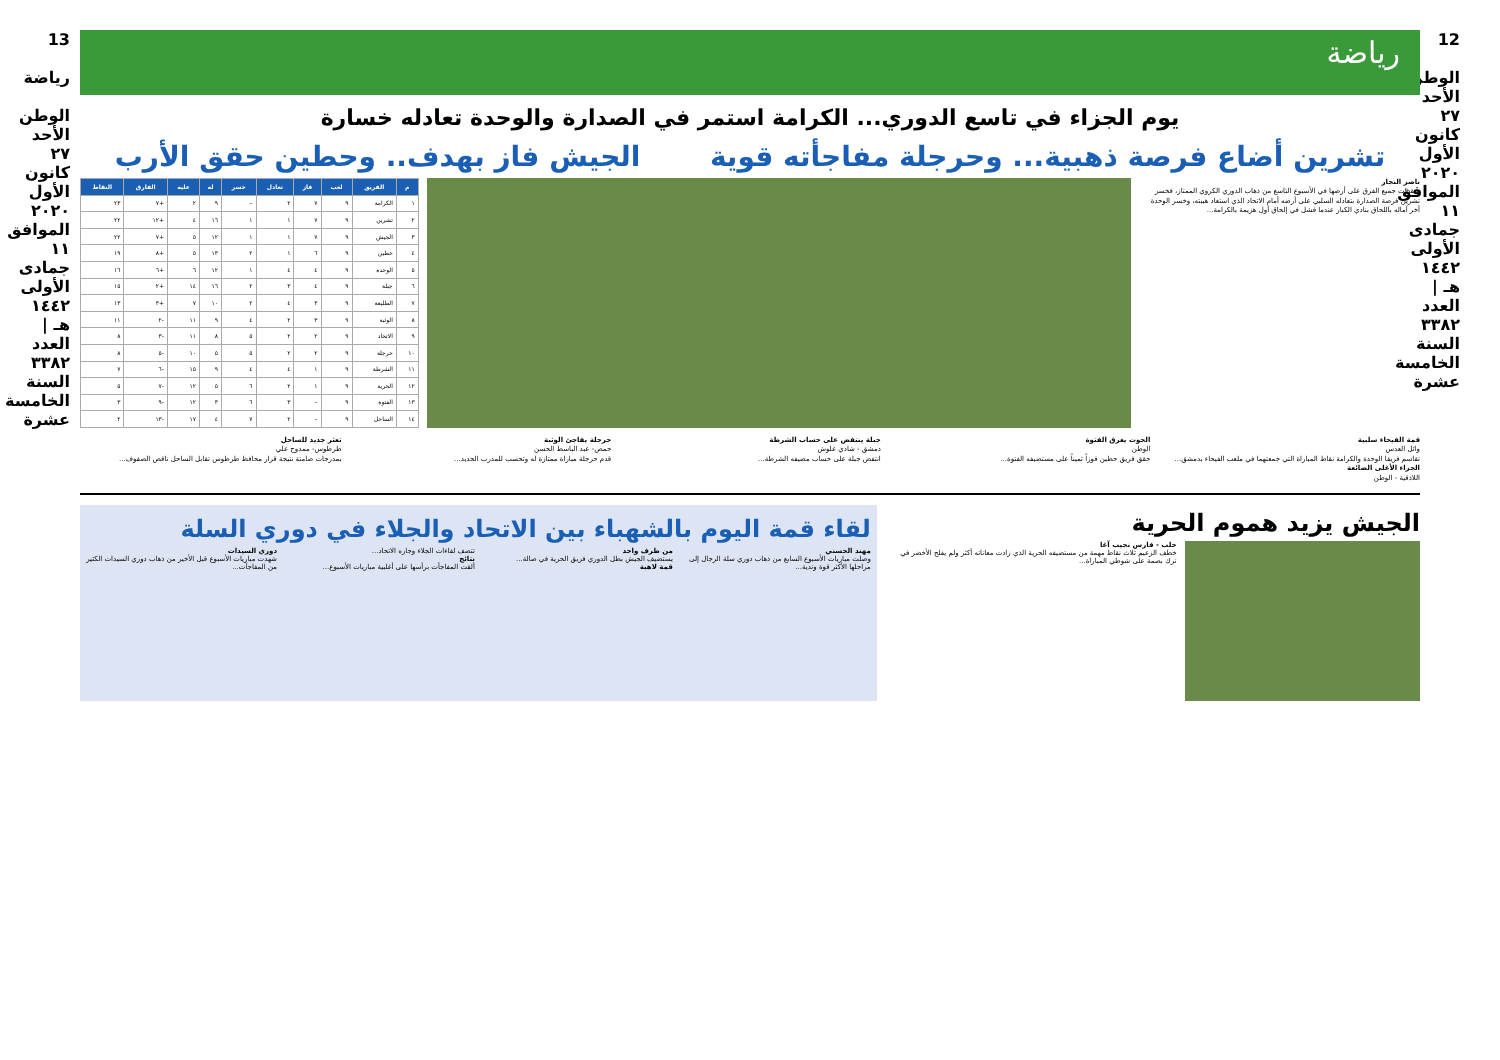12
الوطن
الأحد ٢٧ كانون الأول ٢٠٢٠ الموافق ١١ جمادى الأولى ١٤٤٢ هـ | العدد ٣٣٨٢ السنة الخامسة عشرة
رياضة
يوم الجزاء في تاسع الدوري... الكرامة استمر في الصدارة والوحدة تعادله خسارة
تشرين أضاع فرصة ذهبية... وحرجلة مفاجأته قوية الجيش فاز بهدف.. وحطين حقق الأرب
ناصر النجار
سقطت جميع الفرق على أرضها في الأسبوع التاسع من ذهاب الدوري الكروي الممتاز، فخسر تشرين فرصة الصدارة بتعادله السلبي على أرضه أمام الاتحاد الذي استعاد هيبته، وخسر الوحدة آخر آماله باللحاق بنادي الكبار عندما فشل في إلحاق أول هزيمة بالكرامة...
| م | الفريق | لعب | فاز | تعادل | خسر | له | عليه | الفارق | النقاط |
| --- | --- | --- | --- | --- | --- | --- | --- | --- | --- |
| ١ | الكرامة | ٩ | ٧ | ٢ | – | ٩ | ٢ | +٧ | ٢٣ |
| ٢ | تشرين | ٩ | ٧ | ١ | ١ | ١٦ | ٤ | +١٢ | ٢٢ |
| ٣ | الجيش | ٩ | ٧ | ١ | ١ | ١٢ | ٥ | +٧ | ٢٢ |
| ٤ | حطين | ٩ | ٦ | ١ | ٢ | ١٣ | ٥ | +٨ | ١٩ |
| ٥ | الوحدة | ٩ | ٤ | ٤ | ١ | ١٢ | ٦ | +٦ | ١٦ |
| ٦ | جبلة | ٩ | ٤ | ٣ | ٢ | ١٦ | ١٤ | +٢ | ١٥ |
| ٧ | الطليعة | ٩ | ٣ | ٤ | ٢ | ١٠ | ٧ | +٣ | ١٣ |
| ٨ | الوثبة | ٩ | ٣ | ٢ | ٤ | ٩ | ١١ | -٢ | ١١ |
| ٩ | الاتحاد | ٩ | ٢ | ٢ | ٥ | ٨ | ١١ | -٣ | ٨ |
| ١٠ | حرجلة | ٩ | ٢ | ٢ | ٥ | ٥ | ١٠ | -٥ | ٨ |
| ١١ | الشرطة | ٩ | ١ | ٤ | ٤ | ٩ | ١٥ | -٦ | ٧ |
| ١٢ | الحرية | ٩ | ١ | ٢ | ٦ | ٥ | ١٢ | -٧ | ٥ |
| ١٣ | الفتوة | ٩ | – | ٣ | ٦ | ٣ | ١٢ | -٩ | ٣ |
| ١٤ | الساحل | ٩ | – | ٢ | ٧ | ٤ | ١٧ | -١٣ | ٢ |
قمة الفيحاء سلبية
وائل العدس
تقاسم فريقا الوحدة والكرامة نقاط المباراة التي جمعتهما في ملعب الفيحاء بدمشق...
الجزاء الأغلى الضائعة
اللاذقية - الوطن
الحوت يغرق الفتوة
الوطن
حقق فريق حطين فوزاً ثميناً على مستضيفه الفتوة...
جبلة ينتفض على حساب الشرطة
دمشق - شادي علوش
انتفض جبلة على حساب مضيفه الشرطة...
حرجلة يفاجئ الوثبة
حمص- عبد الباسط الحسن
قدم حرجلة مباراة ممتازة له وتحسب للمدرب الجديد...
تعثر جديد للساحل
طرطوس- ممدوح علي
بمدرجات صامتة نتيجة قرار محافظ طرطوس تقابل الساحل ناقص الصفوف...
الجيش يزيد هموم الحرية
حلب - فارس نجيب آغا
خطف الزعيم ثلاث نقاط مهمة من مستضيفه الحرية الذي زادت معاناته أكثر ولم يفلح الأخضر في ترك بصمة على شوطي المباراة...
لقاء قمة اليوم بالشهباء بين الاتحاد والجلاء في دوري السلة
مهند الحسني
وصلت مباريات الأسبوع السابع من ذهاب دوري سلة الرجال إلى مراحلها الأكثر قوة وندية...
من طرف واحد
يستضيف الجيش بطل الدوري فريق الحرية في صالة...
قمة لاهبة
تتصف لقاءات الجلاء وجاره الاتحاد...
نتائج
ألقت المفاجآت برأسها على أغلبية مباريات الأسبوع...
دوري السيدات
شهدت مباريات الأسبوع قبل الأخير من ذهاب دوري السيدات الكثير من المفاجآت...
13
رياضة
الوطن
الأحد ٢٧ كانون الأول ٢٠٢٠ الموافق ١١ جمادى الأولى ١٤٤٢ هـ | العدد ٣٣٨٢ السنة الخامسة عشرة